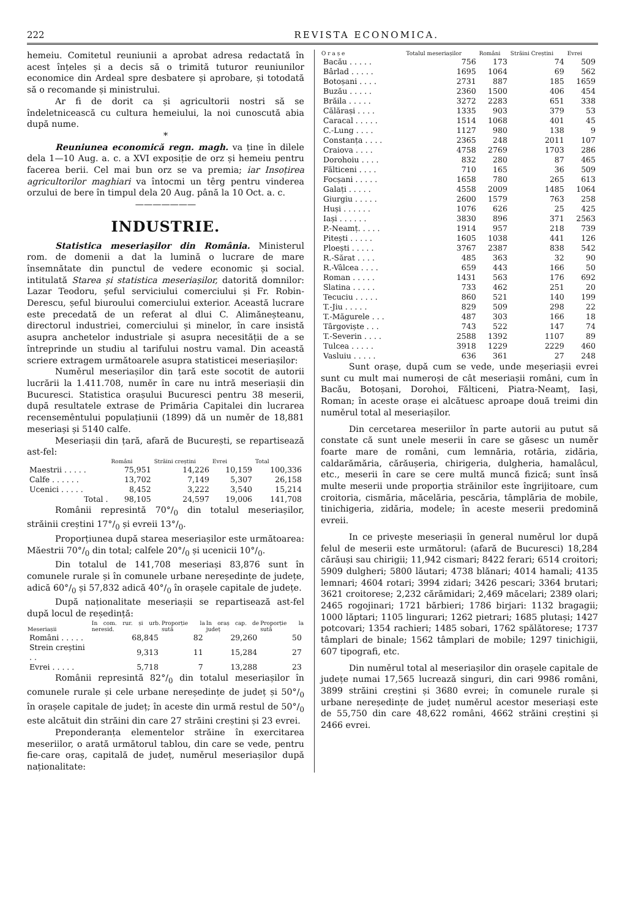222 REVISTA ECONOMICA.
hemeiu. Comitetul reuniunii a aprobat adresa redactată în acest înțeles și a decis să o trimită tuturor reuniunilor economice din Ardeal spre desbatere și aprobare, și totodată să o recomande și ministrului.
Ar fi de dorit ca și agricultorii nostri să se îndeletnicească cu cultura hemeiului, la noi cunoscută abia după nume.
*
Reuniunea economică regn. magh. va ține în dilele dela 1—10 Aug. a. c. a XVI exposiție de orz și hemeiu pentru facerea berii. Cel mai bun orz se va premia; iar Insoțirea agricultorilor maghiari va întocmi un têrg pentru vinderea orzului de bere în timpul dela 20 Aug. până la 10 Oct. a. c.
———————
INDUSTRIE.
Statistica meseriașilor din România. Ministerul rom. de domenii a dat la lumină o lucrare de mare însemnătate din punctul de vedere economic și social. intitulată Starea și statistica meseriașilor, datorită domnilor: Lazar Teodoru, șeful serviciului comerciului și Fr. Robin-Derescu, șeful biuroului comerciului exterior. Această lucrare este precedată de un referat al dlui C. Alimăneșteanu, directorul industriei, comerciului și minelor, în care insistă asupra anchetelor industriale și asupra necesității de a se întreprinde un studiu al tarifului nostru vamal. Din această scriere extragem următoarele asupra statisticei meseriașilor:
Numěrul meseriașilor din țară este socotit de autorii lucrării la 1.411.708, numěr în care nu intră meseriașii din Bucuresci. Statistica orașului Bucuresci pentru 38 meserii, după resultatele extrase de Primăria Capitalei din lucrarea recensemêntului populațiunii (1899) dă un numěr de 18,881 meseriași și 5140 calfe.
Meseriașii din țară, afară de București, se repartisează ast-fel:
| | Români | Străini creștini | Evrei | Total |
| --- | --- | --- | --- | --- |
| Maestrii . . . . . | 75,951 | 14,226 | 10,159 | 100,336 |
| Calfe . . . . . . | 13,702 | 7,149 | 5,307 | 26,158 |
| Ucenici . . . . . | 8,452 | 3,222 | 3,540 | 15,214 |
| Total . | 98,105 | 24,597 | 19,006 | 141,708 |
Românii represintă 70°/<sub>0</sub> din totalul meseriașilor, străinii creștini 17°/<sub>0</sub> și evreii 13°/<sub>0</sub>.
Proporțiunea după starea meseriașilor este următoarea: Măestrii 70°/<sub>0</sub> din total; calfele 20°/<sub>0</sub> și ucenicii 10°/<sub>0</sub>.
Din totalul de 141,708 meseriași 83,876 sunt în comunele rurale și în comunele urbane nereședințe de județe, adică 60°/<sub>0</sub> și 57,832 adică 40°/<sub>0</sub> în orașele capitale de județe.
După naționalitate meseriașii se repartisează ast-fel după locul de reședință:
| Meseriașii | In com. rur. și urb. neresid. | Proporție la sută | In oraș cap. de județ | Proporție la sută |
| --- | --- | --- | --- | --- |
| Români . . . . . | 68,845 | 82 | 29,260 | 50 |
| Strein creștini . . | 9,313 | 11 | 15,284 | 27 |
| Evrei . . . . . | 5,718 | 7 | 13,288 | 23 |
Românii represintă 82°/<sub>0</sub> din totalul meseriașilor în comunele rurale și cele urbane nereședințe de județ și 50°/<sub>0</sub> în orașele capitale de județ; în aceste din urmă restul de 50°/<sub>0</sub> este alcătuit din străini din care 27 străini creștini și 23 evrei.
Preponderanța elementelor străine în exercitarea meseriilor, o arată următorul tablou, din care se vede, pentru fie-care oraș, capitală de județ, numěrul meseriașilor după naționalitate:
| O r a ș e | Totalul meseriașilor | Români | Străini Creștini | Evrei |
| --- | --- | --- | --- | --- |
| Bacău . . . . . | 756 | 173 | 74 | 509 |
| Bârlad . . . . . | 1695 | 1064 | 69 | 562 |
| Botoșani . . . . | 2731 | 887 | 185 | 1659 |
| Buzău . . . . . | 2360 | 1500 | 406 | 454 |
| Brăila . . . . . | 3272 | 2283 | 651 | 338 |
| Călărași . . . . | 1335 | 903 | 379 | 53 |
| Caracal . . . . . | 1514 | 1068 | 401 | 45 |
| C.-Lung . . . . | 1127 | 980 | 138 | 9 |
| Constanța . . . . | 2365 | 248 | 2011 | 107 |
| Craiova . . . . | 4758 | 2769 | 1703 | 286 |
| Dorohoiu . . . . | 832 | 280 | 87 | 465 |
| Fălticeni . . . . | 710 | 165 | 36 | 509 |
| Focșani . . . . . | 1658 | 780 | 265 | 613 |
| Galați . . . . . | 4558 | 2009 | 1485 | 1064 |
| Giurgiu . . . . . | 2600 | 1579 | 763 | 258 |
| Huși . . . . . . | 1076 | 626 | 25 | 425 |
| Iași . . . . . . | 3830 | 896 | 371 | 2563 |
| P.-Neamț. . . . . | 1914 | 957 | 218 | 739 |
| Pitești . . . . . | 1605 | 1038 | 441 | 126 |
| Ploești . . . . . | 3767 | 2387 | 838 | 542 |
| R.-Sărat . . . . | 485 | 363 | 32 | 90 |
| R.-Vâlcea . . . . | 659 | 443 | 166 | 50 |
| Roman . . . . . | 1431 | 563 | 176 | 692 |
| Slatina . . . . . | 733 | 462 | 251 | 20 |
| Tecuciu . . . . . | 860 | 521 | 140 | 199 |
| T.-Jiu . . . . . | 829 | 509 | 298 | 22 |
| T.-Măgurele . . . | 487 | 303 | 166 | 18 |
| Târgoviște . . . | 743 | 522 | 147 | 74 |
| T.-Severin . . . . | 2588 | 1392 | 1107 | 89 |
| Tulcea . . . . . | 3918 | 1229 | 2229 | 460 |
| Vasluiu . . . . . | 636 | 361 | 27 | 248 |
Sunt orașe, după cum se vede, unde meșeriașii evrei sunt cu mult mai numeroși de cât meseriașii români, cum în Bacău, Botoșani, Dorohoi, Fălticeni, Piatra-Neamț, Iași, Roman; în aceste orașe ei alcătuesc aproape două treimi din numěrul total al meseriașilor.
Din cercetarea meseriilor în parte autorii au putut să constate că sunt unele meserii în care se găsesc un numěr foarte mare de români, cum lemnăria, rotăria, zidăria, caldarămăria, cărăușeria, chirigeria, dulgheria, hamalâcul, etc., meserii în care se cere multă muncă fizică; sunt însă multe meserii unde proporția străinilor este îngrijitoare, cum croitoria, cismăria, măcelăria, pescăria, tâmplăria de mobile, tinichigeria, zidăria, modele; în aceste meserii predomină evreii.
In ce privește meseriașii în general numěrul lor după felul de meserii este următorul: (afară de Bucuresci) 18,284 cărăuși sau chirigii; 11,942 cismari; 8422 ferari; 6514 croitori; 5909 dulgheri; 5800 lăutari; 4738 blănari; 4014 hamali; 4135 lemnari; 4604 rotari; 3994 zidari; 3426 pescari; 3364 brutari; 3621 croitorese; 2,232 cărămidari; 2,469 măcelari; 2389 olari; 2465 rogojinari; 1721 bărbieri; 1786 birjari: 1132 bragagii; 1000 lăptari; 1105 lingurari; 1262 pietrari; 1685 plutași; 1427 potcovari; 1354 rachieri; 1485 sobari, 1762 spălătorese; 1737 tâmplari de binale; 1562 tâmplari de mobile; 1297 tinichigii, 607 tipografi, etc.
Din numěrul total al meseriașilor din orașele capitale de județe numai 17,565 lucrează singuri, din cari 9986 români, 3899 străini creștini și 3680 evrei; în comunele rurale și urbane nereședințe de județ numěrul acestor meseriași este de 55,750 din care 48,622 români, 4662 străini creștini și 2466 evrei.